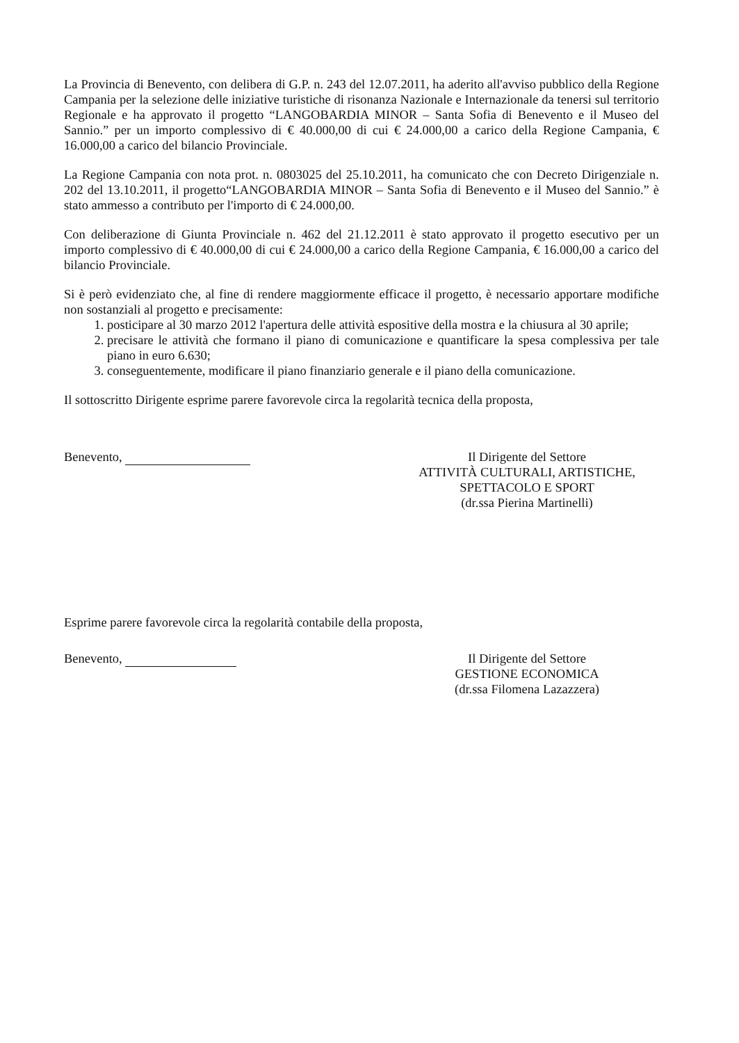La Provincia di Benevento, con delibera di G.P. n. 243 del 12.07.2011, ha aderito all'avviso pubblico della Regione Campania per la selezione delle iniziative turistiche di risonanza Nazionale e Internazionale da tenersi sul territorio Regionale e ha approvato il progetto “LANGOBARDIA MINOR – Santa Sofia di Benevento e il Museo del Sannio.” per un importo complessivo di € 40.000,00 di cui € 24.000,00 a carico della Regione Campania, € 16.000,00 a carico del bilancio Provinciale.
La Regione Campania con nota prot. n. 0803025 del 25.10.2011, ha comunicato che con Decreto Dirigenziale n. 202 del 13.10.2011, il progetto“LANGOBARDIA MINOR – Santa Sofia di Benevento e il Museo del Sannio.” è stato ammesso a contributo per l'importo di € 24.000,00.
Con deliberazione di Giunta Provinciale n. 462 del 21.12.2011 è stato approvato il progetto esecutivo per un importo complessivo di € 40.000,00 di cui € 24.000,00 a carico della Regione Campania, € 16.000,00 a carico del bilancio Provinciale.
Si è però evidenziato che, al fine di rendere maggiormente efficace il progetto, è necessario apportare modifiche non sostanziali al progetto e precisamente:
1. posticipare al 30 marzo 2012 l'apertura delle attività espositive della mostra e la chiusura al 30 aprile;
2. precisare le attività che formano il piano di comunicazione e quantificare la spesa complessiva per tale piano in euro 6.630;
3. conseguentemente, modificare il piano finanziario generale e il piano della comunicazione.
Il sottoscritto Dirigente esprime parere favorevole circa la regolarità tecnica della proposta,
Benevento, Il Dirigente del Settore
ATTIVITÀ CULTURALI, ARTISTICHE,
SPETTACOLO E SPORT
(dr.ssa Pierina Martinelli)
Esprime parere favorevole circa la regolarità contabile della proposta,
Benevento, Il Dirigente del Settore
GESTIONE ECONOMICA
(dr.ssa Filomena Lazazzera)